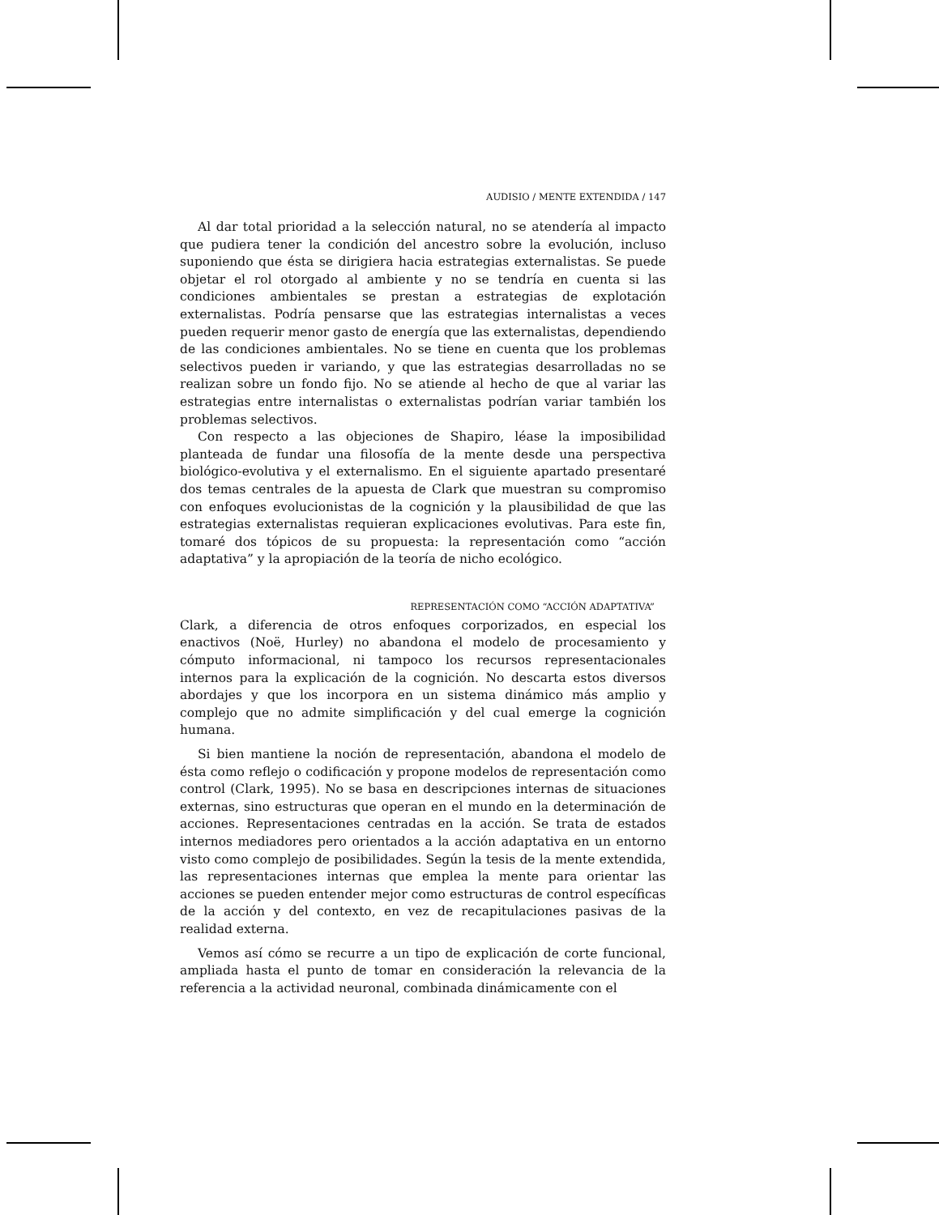AUDISIO / MENTE EXTENDIDA / 147
Al dar total prioridad a la selección natural, no se atendería al impacto que pudiera tener la condición del ancestro sobre la evolución, incluso suponiendo que ésta se dirigiera hacia estrategias externalistas. Se puede objetar el rol otorgado al ambiente y no se tendría en cuenta si las condiciones ambientales se prestan a estrategias de explotación externalistas. Podría pensarse que las estrategias internalistas a veces pueden requerir menor gasto de energía que las externalistas, dependiendo de las condiciones ambientales. No se tiene en cuenta que los problemas selectivos pueden ir variando, y que las estrategias desarrolladas no se realizan sobre un fondo fijo. No se atiende al hecho de que al variar las estrategias entre internalistas o externalistas podrían variar también los problemas selectivos.
Con respecto a las objeciones de Shapiro, léase la imposibilidad planteada de fundar una filosofía de la mente desde una perspectiva biológico-evolutiva y el externalismo. En el siguiente apartado presentaré dos temas centrales de la apuesta de Clark que muestran su compromiso con enfoques evolucionistas de la cognición y la plausibilidad de que las estrategias externalistas requieran explicaciones evolutivas. Para este fin, tomaré dos tópicos de su propuesta: la representación como “acción adaptativa” y la apropiación de la teoría de nicho ecológico.
REPRESENTACIÓN COMO “ACCIÓN ADAPTATIVA”
Clark, a diferencia de otros enfoques corporizados, en especial los enactivos (Noë, Hurley) no abandona el modelo de procesamiento y cómputo informacional, ni tampoco los recursos representacionales internos para la explicación de la cognición. No descarta estos diversos abordajes y que los incorpora en un sistema dinámico más amplio y complejo que no admite simplificación y del cual emerge la cognición humana.
Si bien mantiene la noción de representación, abandona el modelo de ésta como reflejo o codificación y propone modelos de representación como control (Clark, 1995). No se basa en descripciones internas de situaciones externas, sino estructuras que operan en el mundo en la determinación de acciones. Representaciones centradas en la acción. Se trata de estados internos mediadores pero orientados a la acción adaptativa en un entorno visto como complejo de posibilidades. Según la tesis de la mente extendida, las representaciones internas que emplea la mente para orientar las acciones se pueden entender mejor como estructuras de control específicas de la acción y del contexto, en vez de recapitulaciones pasivas de la realidad externa.
Vemos así cómo se recurre a un tipo de explicación de corte funcional, ampliada hasta el punto de tomar en consideración la relevancia de la referencia a la actividad neuronal, combinada dinámicamente con el